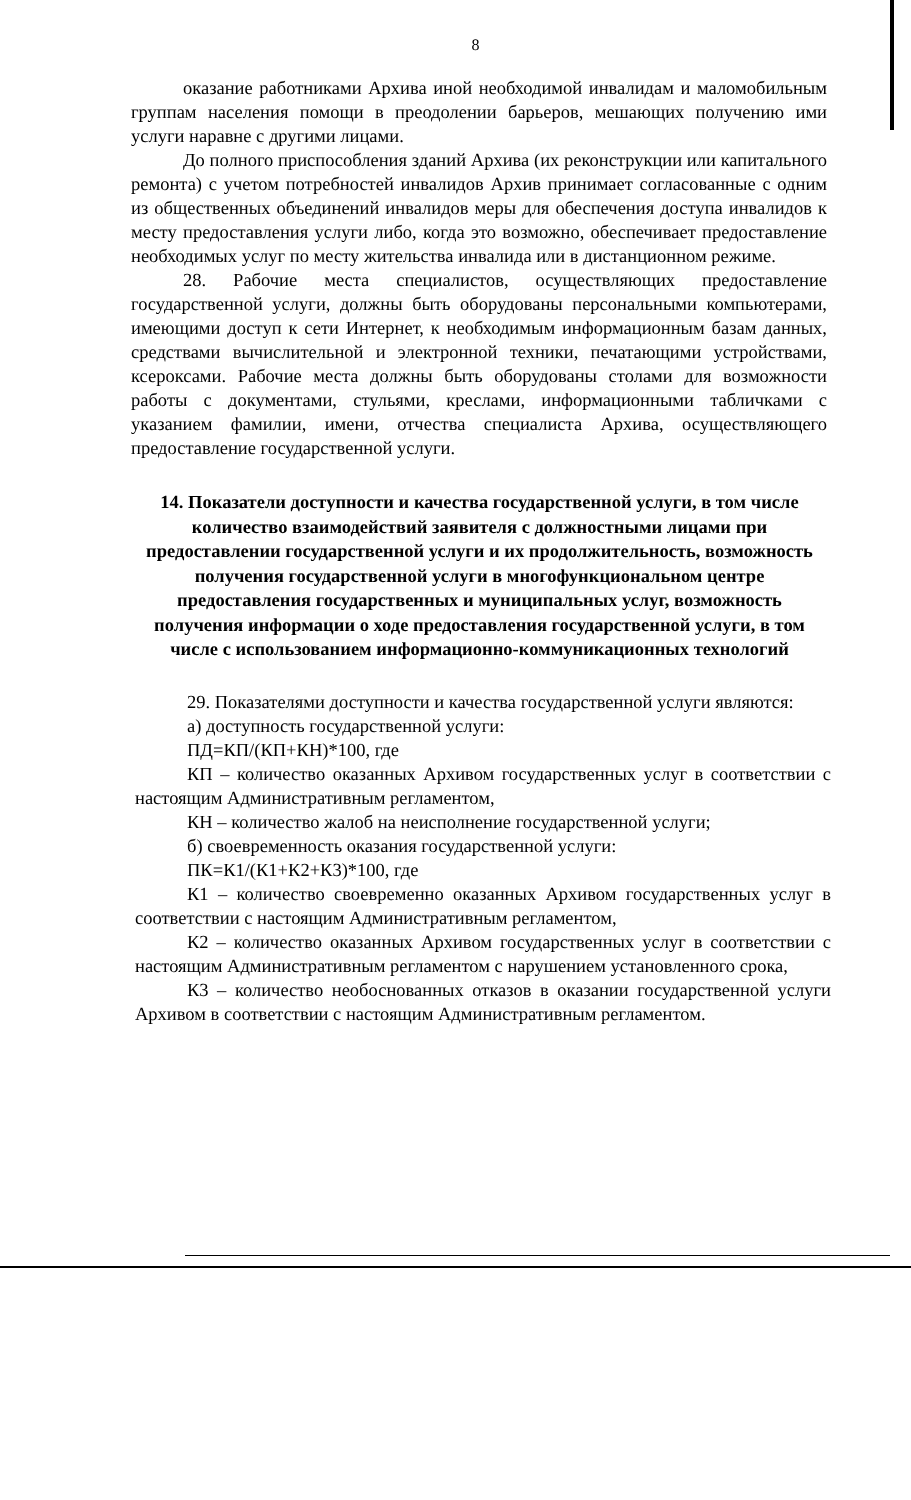8
оказание работниками Архива иной необходимой инвалидам и маломобильным группам населения помощи в преодолении барьеров, мешающих получению ими услуги наравне с другими лицами.
До полного приспособления зданий Архива (их реконструкции или капитального ремонта) с учетом потребностей инвалидов Архив принимает согласованные с одним из общественных объединений инвалидов меры для обеспечения доступа инвалидов к месту предоставления услуги либо, когда это возможно, обеспечивает предоставление необходимых услуг по месту жительства инвалида или в дистанционном режиме.
28. Рабочие места специалистов, осуществляющих предоставление государственной услуги, должны быть оборудованы персональными компьютерами, имеющими доступ к сети Интернет, к необходимым информационным базам данных, средствами вычислительной и электронной техники, печатающими устройствами, ксероксами. Рабочие места должны быть оборудованы столами для возможности работы с документами, стульями, креслами, информационными табличками с указанием фамилии, имени, отчества специалиста Архива, осуществляющего предоставление государственной услуги.
14. Показатели доступности и качества государственной услуги, в том числе количество взаимодействий заявителя с должностными лицами при предоставлении государственной услуги и их продолжительность, возможность получения государственной услуги в многофункциональном центре предоставления государственных и муниципальных услуг, возможность получения информации о ходе предоставления государственной услуги, в том числе с использованием информационно-коммуникационных технологий
29. Показателями доступности и качества государственной услуги являются:
а) доступность государственной услуги:
ПД=КП/(КП+КН)*100, где
КП – количество оказанных Архивом государственных услуг в соответствии с настоящим Административным регламентом,
КН – количество жалоб на неисполнение государственной услуги;
б) своевременность оказания государственной услуги:
ПК=К1/(К1+К2+К3)*100, где
К1 – количество своевременно оказанных Архивом государственных услуг в соответствии с настоящим Административным регламентом,
К2 – количество оказанных Архивом государственных услуг в соответствии с настоящим Административным регламентом с нарушением установленного срока,
К3 – количество необоснованных отказов в оказании государственной услуги Архивом в соответствии с настоящим Административным регламентом.